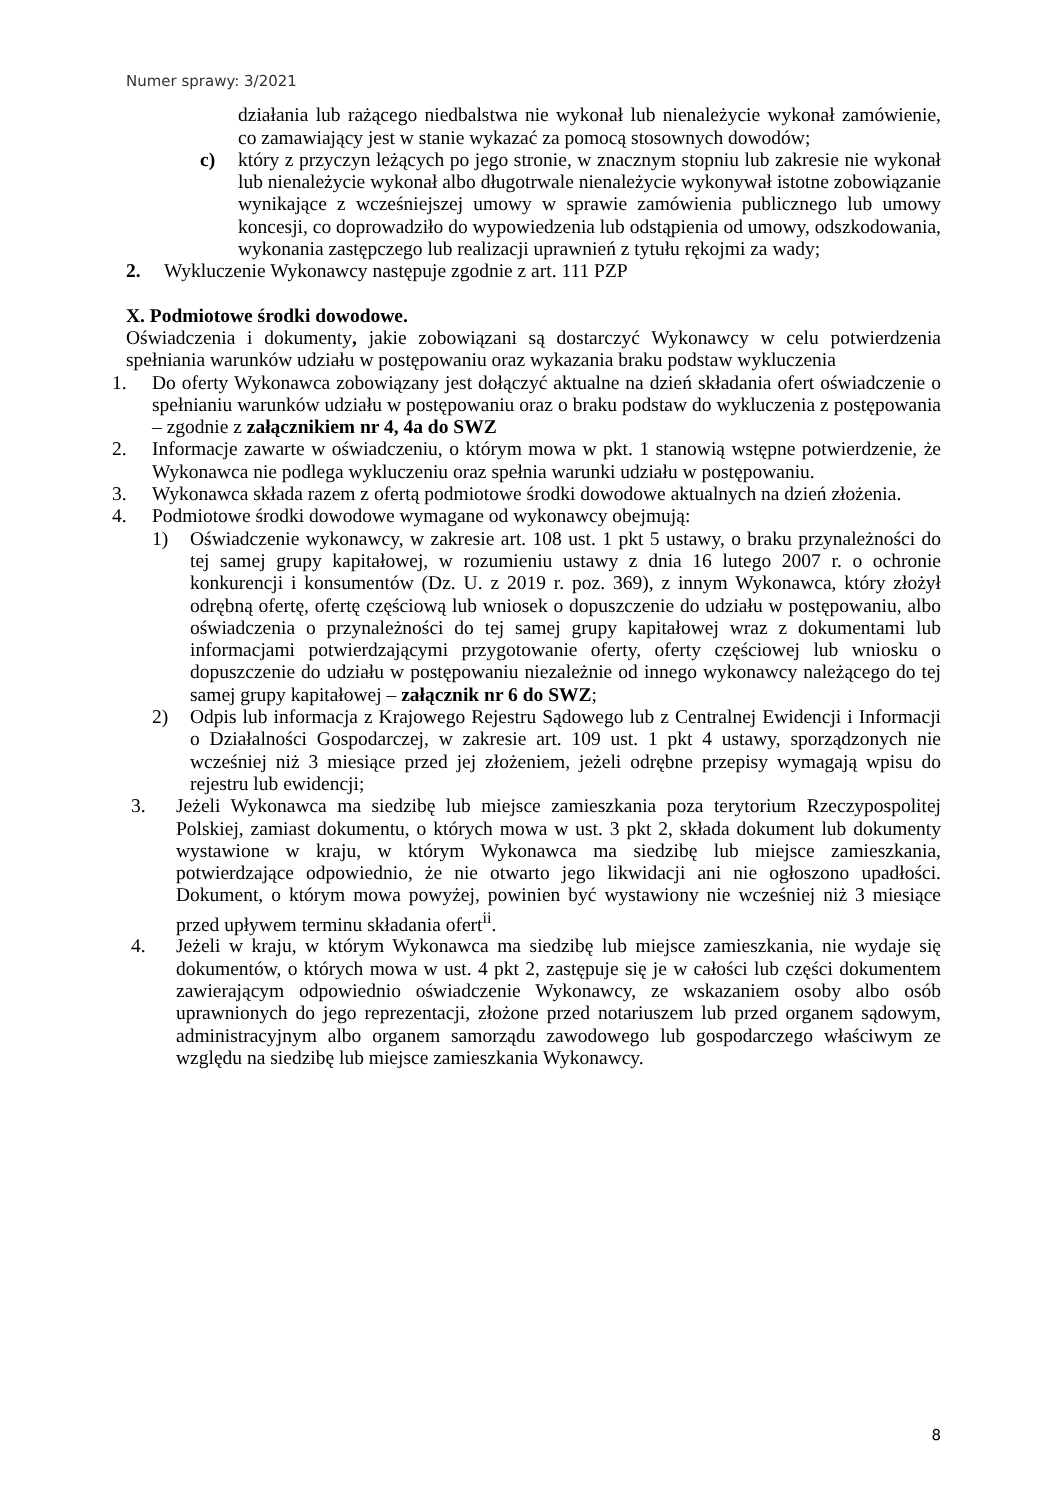Numer sprawy: 3/2021
działania lub rażącego niedbalstwa nie wykonał lub nienależycie wykonał zamówienie, co zamawiający jest w stanie wykazać za pomocą stosownych dowodów;
c) który z przyczyn leżących po jego stronie, w znacznym stopniu lub zakresie nie wykonał lub nienależycie wykonał albo długotrwale nienależycie wykonywał istotne zobowiązanie wynikające z wcześniejszej umowy w sprawie zamówienia publicznego lub umowy koncesji, co doprowadziło do wypowiedzenia lub odstąpienia od umowy, odszkodowania, wykonania zastępczego lub realizacji uprawnień z tytułu rękojmi za wady;
2. Wykluczenie Wykonawcy następuje zgodnie z art. 111 PZP
X. Podmiotowe środki dowodowe.
Oświadczenia i dokumenty, jakie zobowiązani są dostarczyć Wykonawcy w celu potwierdzenia spełniania warunków udziału w postępowaniu oraz wykazania braku podstaw wykluczenia
1. Do oferty Wykonawca zobowiązany jest dołączyć aktualne na dzień składania ofert oświadczenie o spełnianiu warunków udziału w postępowaniu oraz o braku podstaw do wykluczenia z postępowania – zgodnie z załącznikiem nr 4, 4a do SWZ
2. Informacje zawarte w oświadczeniu, o którym mowa w pkt. 1 stanowią wstępne potwierdzenie, że Wykonawca nie podlega wykluczeniu oraz spełnia warunki udziału w postępowaniu.
3. Wykonawca składa razem z ofertą podmiotowe środki dowodowe aktualnych na dzień złożenia.
4. Podmiotowe środki dowodowe wymagane od wykonawcy obejmują:
1) Oświadczenie wykonawcy, w zakresie art. 108 ust. 1 pkt 5 ustawy, o braku przynależności do tej samej grupy kapitałowej, w rozumieniu ustawy z dnia 16 lutego 2007 r. o ochronie konkurencji i konsumentów (Dz. U. z 2019 r. poz. 369), z innym Wykonawca, który złożył odrębną ofertę, ofertę częściową lub wniosek o dopuszczenie do udziału w postępowaniu, albo oświadczenia o przynależności do tej samej grupy kapitałowej wraz z dokumentami lub informacjami potwierdzającymi przygotowanie oferty, oferty częściowej lub wniosku o dopuszczenie do udziału w postępowaniu niezależnie od innego wykonawcy należącego do tej samej grupy kapitałowej – załącznik nr 6 do SWZ;
2) Odpis lub informacja z Krajowego Rejestru Sądowego lub z Centralnej Ewidencji i Informacji o Działalności Gospodarczej, w zakresie art. 109 ust. 1 pkt 4 ustawy, sporządzonych nie wcześniej niż 3 miesiące przed jej złożeniem, jeżeli odrębne przepisy wymagają wpisu do rejestru lub ewidencji;
3. Jeżeli Wykonawca ma siedzibę lub miejsce zamieszkania poza terytorium Rzeczypospolitej Polskiej, zamiast dokumentu, o których mowa w ust. 3 pkt 2, składa dokument lub dokumenty wystawione w kraju, w którym Wykonawca ma siedzibę lub miejsce zamieszkania, potwierdzające odpowiednio, że nie otwarto jego likwidacji ani nie ogłoszono upadłości. Dokument, o którym mowa powyżej, powinien być wystawiony nie wcześniej niż 3 miesiące przed upływem terminu składania ofert<sup>ii</sup>.
4. Jeżeli w kraju, w którym Wykonawca ma siedzibę lub miejsce zamieszkania, nie wydaje się dokumentów, o których mowa w ust. 4 pkt 2, zastępuje się je w całości lub części dokumentem zawierającym odpowiednio oświadczenie Wykonawcy, ze wskazaniem osoby albo osób uprawnionych do jego reprezentacji, złożone przed notariuszem lub przed organem sądowym, administracyjnym albo organem samorządu zawodowego lub gospodarczego właściwym ze względu na siedzibę lub miejsce zamieszkania Wykonawcy.
8